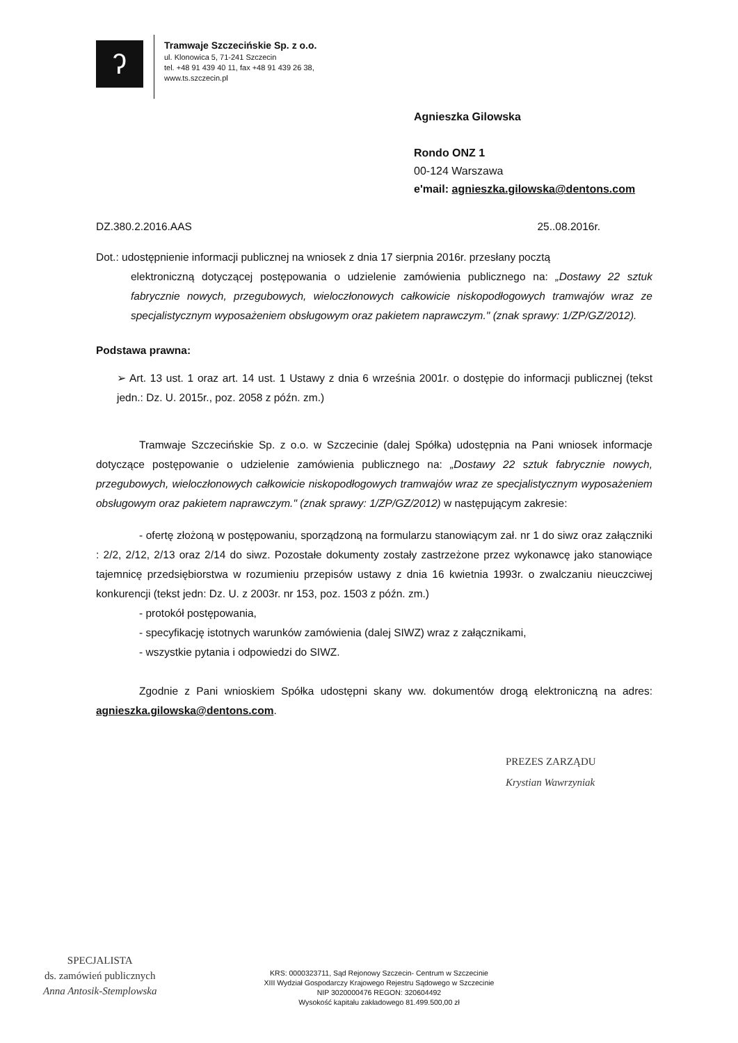ʔ
Tramwaje Szczecińskie Sp. z o.o.
ul. Klonowica 5, 71-241 Szczecin
tel. +48 91 439 40 11, fax +48 91 439 26 38,
www.ts.szczecin.pl
Agnieszka Gilowska
Rondo ONZ 1
00-124 Warszawa
e'mail: agnieszka.gilowska@dentons.com
DZ.380.2.2016.AAS 25..08.2016r.
Dot.: udostępnienie informacji publicznej na wniosek z dnia 17 sierpnia 2016r. przesłany pocztą
elektroniczną dotyczącej postępowania o udzielenie zamówienia publicznego na: „Dostawy 22 sztuk fabrycznie nowych, przegubowych, wieloczłonowych całkowicie niskopodłogowych tramwajów wraz ze specjalistycznym wyposażeniem obsługowym oraz pakietem naprawczym." (znak sprawy: 1/ZP/GZ/2012).
Podstawa prawna:
➢ Art. 13 ust. 1 oraz art. 14 ust. 1 Ustawy z dnia 6 września 2001r. o dostępie do informacji publicznej (tekst jedn.: Dz. U. 2015r., poz. 2058 z późn. zm.)
Tramwaje Szczecińskie Sp. z o.o. w Szczecinie (dalej Spółka) udostępnia na Pani wniosek informacje dotyczące postępowanie o udzielenie zamówienia publicznego na: „Dostawy 22 sztuk fabrycznie nowych, przegubowych, wieloczłonowych całkowicie niskopodłogowych tramwajów wraz ze specjalistycznym wyposażeniem obsługowym oraz pakietem naprawczym." (znak sprawy: 1/ZP/GZ/2012) w następującym zakresie:
- ofertę złożoną w postępowaniu, sporządzoną na formularzu stanowiącym zał. nr 1 do siwz oraz załączniki : 2/2, 2/12, 2/13 oraz 2/14 do siwz. Pozostałe dokumenty zostały zastrzeżone przez wykonawcę jako stanowiące tajemnicę przedsiębiorstwa w rozumieniu przepisów ustawy z dnia 16 kwietnia 1993r. o zwalczaniu nieuczciwej konkurencji (tekst jedn: Dz. U. z 2003r. nr 153, poz. 1503 z późn. zm.)
- protokół postępowania,
- specyfikację istotnych warunków zamówienia (dalej SIWZ) wraz z załącznikami,
- wszystkie pytania i odpowiedzi do SIWZ.
Zgodnie z Pani wnioskiem Spółka udostępni skany ww. dokumentów drogą elektroniczną na adres: agnieszka.gilowska@dentons.com.
PREZES ZARZĄDU
Krystian Wawrzyniak
SPECJALISTA
ds. zamówień publicznych
Anna Antosik-Stemplowska
KRS: 0000323711, Sąd Rejonowy Szczecin- Centrum w Szczecinie
XIII Wydział Gospodarczy Krajowego Rejestru Sądowego w Szczecinie
NIP 3020000476 REGON: 320604492
Wysokość kapitału zakładowego 81.499.500,00 zł